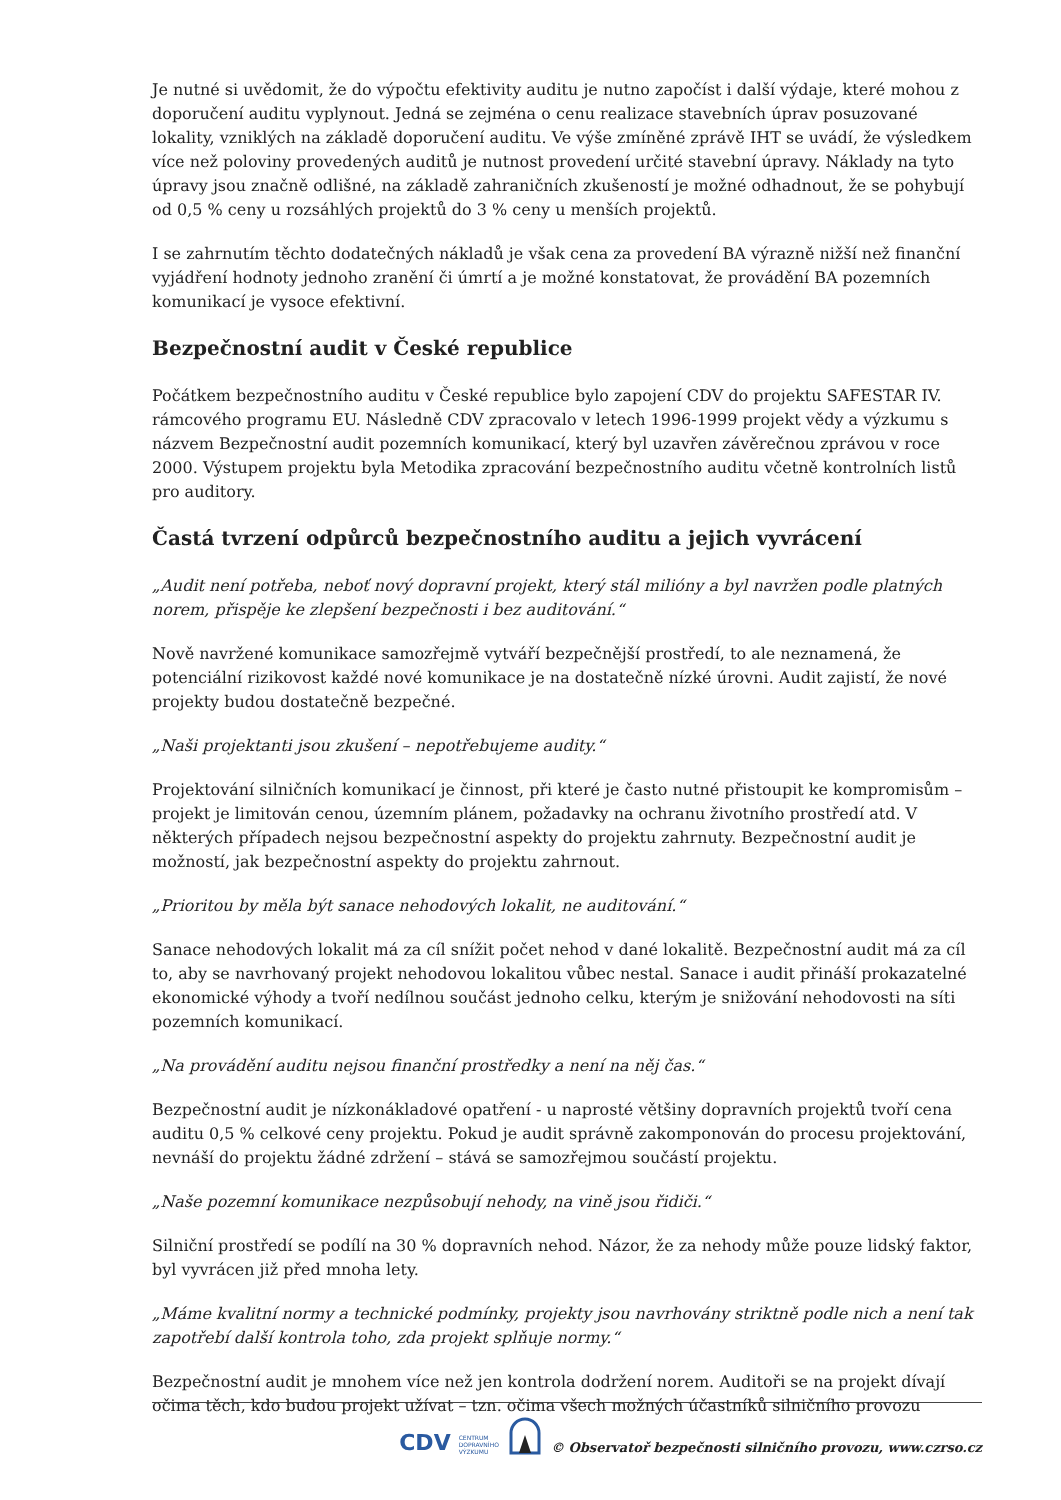Je nutné si uvědomit, že do výpočtu efektivity auditu je nutno započíst i další výdaje, které mohou z doporučení auditu vyplynout. Jedná se zejména o cenu realizace stavebních úprav posuzované lokality, vzniklých na základě doporučení auditu. Ve výše zmíněné zprávě IHT se uvádí, že výsledkem více než poloviny provedených auditů je nutnost provedení určité stavební úpravy. Náklady na tyto úpravy jsou značně odlišné, na základě zahraničních zkušeností je možné odhadnout, že se pohybují od 0,5 % ceny u rozsáhlých projektů do 3 % ceny u menších projektů.
I se zahrnutím těchto dodatečných nákladů je však cena za provedení BA výrazně nižší než finanční vyjádření hodnoty jednoho zranění či úmrtí a je možné konstatovat, že provádění BA pozemních komunikací je vysoce efektivní.
Bezpečnostní audit v České republice
Počátkem bezpečnostního auditu v České republice bylo zapojení CDV do projektu SAFESTAR IV. rámcového programu EU. Následně CDV zpracovalo v letech 1996-1999 projekt vědy a výzkumu s názvem Bezpečnostní audit pozemních komunikací, který byl uzavřen závěrečnou zprávou v roce 2000. Výstupem projektu byla Metodika zpracování bezpečnostního auditu včetně kontrolních listů pro auditory.
Častá tvrzení odpůrců bezpečnostního auditu a jejich vyvrácení
„Audit není potřeba, neboť nový dopravní projekt, který stál milióny a byl navržen podle platných norem, přispěje ke zlepšení bezpečnosti i bez auditování.“
Nově navržené komunikace samozřejmě vytváří bezpečnější prostředí, to ale neznamená, že potenciální rizikovost každé nové komunikace je na dostatečně nízké úrovni. Audit zajistí, že nové projekty budou dostatečně bezpečné.
„Naši projektanti jsou zkušení – nepotřebujeme audity.“
Projektování silničních komunikací je činnost, při které je často nutné přistoupit ke kompromisům – projekt je limitován cenou, územním plánem, požadavky na ochranu životního prostředí atd. V některých případech nejsou bezpečnostní aspekty do projektu zahrnuty. Bezpečnostní audit je možností, jak bezpečnostní aspekty do projektu zahrnout.
„Prioritou by měla být sanace nehodových lokalit, ne auditování.“
Sanace nehodových lokalit má za cíl snížit počet nehod v dané lokalitě. Bezpečnostní audit má za cíl to, aby se navrhovaný projekt nehodovou lokalitou vůbec nestal. Sanace i audit přináší prokazatelné ekonomické výhody a tvoří nedílnou součást jednoho celku, kterým je snižování nehodovosti na síti pozemních komunikací.
„Na provádění auditu nejsou finanční prostředky a není na něj čas.“
Bezpečnostní audit je nízkonákladové opatření - u naprosté většiny dopravních projektů tvoří cena auditu 0,5 % celkové ceny projektu. Pokud je audit správně zakomponován do procesu projektování, nevnáší do projektu žádné zdržení – stává se samozřejmou součástí projektu.
„Naše pozemní komunikace nezpůsobují nehody, na vině jsou řidiči.“
Silniční prostředí se podílí na 30 % dopravních nehod. Názor, že za nehody může pouze lidský faktor, byl vyvrácen již před mnoha lety.
„Máme kvalitní normy a technické podmínky, projekty jsou navrhovány striktně podle nich a není tak zapotřebí další kontrola toho, zda projekt splňuje normy.“
Bezpečnostní audit je mnohem více než jen kontrola dodržení norem. Auditoři se na projekt dívají očima těch, kdo budou projekt užívat – tzn. očima všech možných účastníků silničního provozu
CDV CENTRUM
DOPRAVNÍHO
VÝZKUMU © Observatoř bezpečnosti silničního provozu, www.czrso.cz